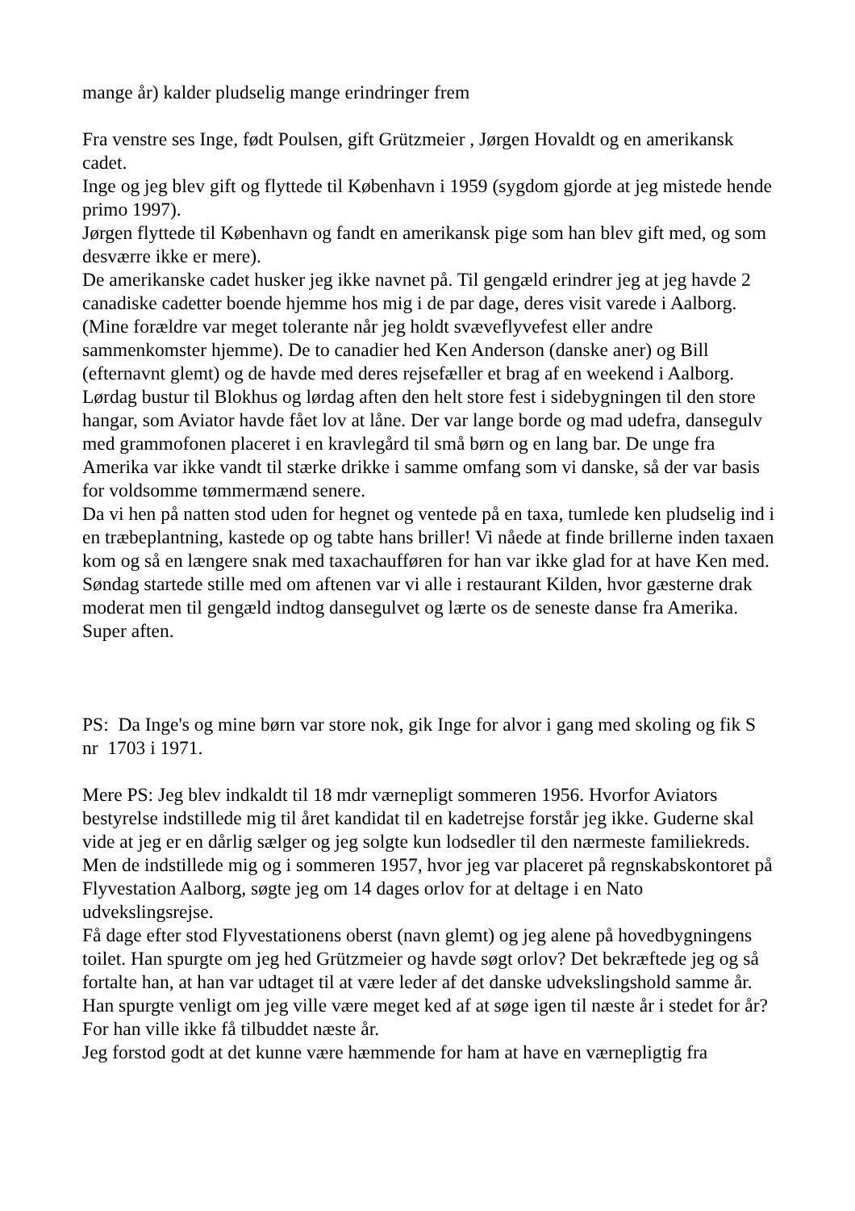mange år) kalder pludselig mange erindringer frem
Fra venstre ses Inge, født Poulsen, gift Grützmeier , Jørgen Hovaldt og en amerikansk cadet.
Inge og jeg blev gift og flyttede til København i 1959 (sygdom gjorde at jeg mistede hende primo 1997).
Jørgen flyttede til København og fandt en amerikansk pige som han blev gift med, og som desværre ikke er mere).
De amerikanske cadet husker jeg ikke navnet på. Til gengæld erindrer jeg at jeg havde 2 canadiske cadetter boende hjemme hos mig i de par dage, deres visit varede i Aalborg.(Mine forældre var meget tolerante når jeg holdt svæveflyvefest eller andre sammenkomster hjemme). De to canadier hed Ken Anderson (danske aner) og Bill (efternavnt glemt) og de havde med deres rejsefæller et brag af en weekend i Aalborg. Lørdag bustur til Blokhus og lørdag aften den helt store fest i sidebygningen til den store hangar, som Aviator havde fået lov at låne. Der var lange borde og mad udefra, dansegulv med grammofonen placeret i en kravlegård til små børn og en lang bar. De unge fra Amerika var ikke vandt til stærke drikke i samme omfang som vi danske, så der var basis for voldsomme tømmermænd senere.
Da vi hen på natten stod uden for hegnet og ventede på en taxa, tumlede ken pludselig ind i en træbeplantning, kastede op og tabte hans briller! Vi nåede at finde brillerne inden taxaen kom og så en længere snak med taxachaufføren for han var ikke glad for at have Ken med.
Søndag startede stille med om aftenen var vi alle i restaurant Kilden, hvor gæsterne drak moderat men til gengæld indtog dansegulvet og lærte os de seneste danse fra Amerika.
Super aften.
PS: Da Inge's og mine børn var store nok, gik Inge for alvor i gang med skoling og fik S nr 1703 i 1971.
Mere PS: Jeg blev indkaldt til 18 mdr værnepligt sommeren 1956. Hvorfor Aviators bestyrelse indstillede mig til året kandidat til en kadetrejse forstår jeg ikke. Guderne skal vide at jeg er en dårlig sælger og jeg solgte kun lodsedler til den nærmeste familiekreds.
Men de indstillede mig og i sommeren 1957, hvor jeg var placeret på regnskabskontoret på Flyvestation Aalborg, søgte jeg om 14 dages orlov for at deltage i en Nato udvekslingsrejse.
Få dage efter stod Flyvestationens oberst (navn glemt) og jeg alene på hovedbygningens toilet. Han spurgte om jeg hed Grützmeier og havde søgt orlov? Det bekræftede jeg og så fortalte han, at han var udtaget til at være leder af det danske udvekslingshold samme år.
Han spurgte venligt om jeg ville være meget ked af at søge igen til næste år i stedet for år? For han ville ikke få tilbuddet næste år.
Jeg forstod godt at det kunne være hæmmende for ham at have en værnepligtig fra